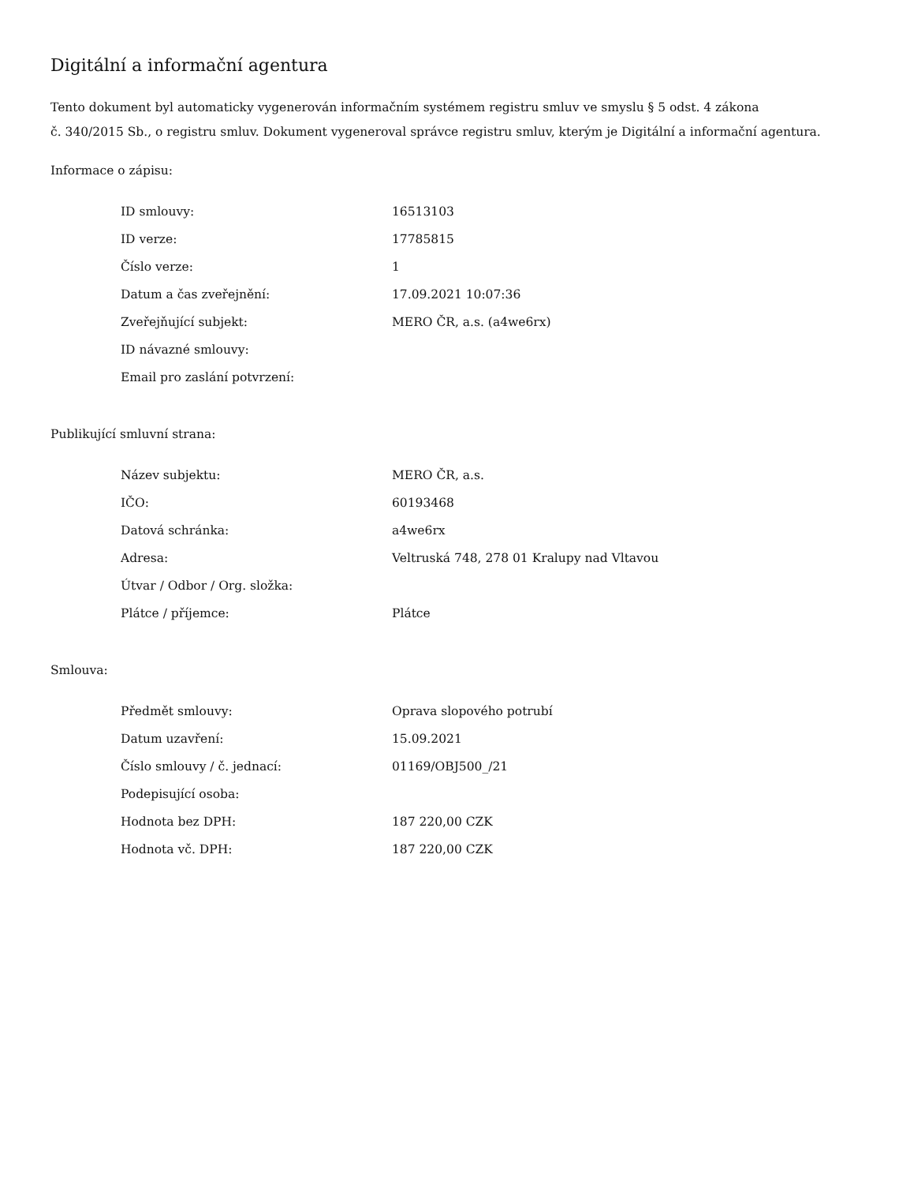Digitální a informační agentura
Tento dokument byl automaticky vygenerován informačním systémem registru smluv ve smyslu § 5 odst. 4 zákona
č. 340/2015 Sb., o registru smluv. Dokument vygeneroval správce registru smluv, kterým je Digitální a informační agentura.
Informace o zápisu:
| ID smlouvy: | 16513103 |
| ID verze: | 17785815 |
| Číslo verze: | 1 |
| Datum a čas zveřejnění: | 17.09.2021 10:07:36 |
| Zveřejňující subjekt: | MERO ČR, a.s. (a4we6rx) |
| ID návazné smlouvy: | |
| Email pro zaslání potvrzení: | |
Publikující smluvní strana:
| Název subjektu: | MERO ČR, a.s. |
| IČO: | 60193468 |
| Datová schránka: | a4we6rx |
| Adresa: | Veltruská 748, 278 01 Kralupy nad Vltavou |
| Útvar / Odbor / Org. složka: | |
| Plátce / příjemce: | Plátce |
Smlouva:
| Předmět smlouvy: | Oprava slopového potrubí |
| Datum uzavření: | 15.09.2021 |
| Číslo smlouvy / č. jednací: | 01169/OBJ500_/21 |
| Podepisující osoba: | |
| Hodnota bez DPH: | 187 220,00 CZK |
| Hodnota vč. DPH: | 187 220,00 CZK |